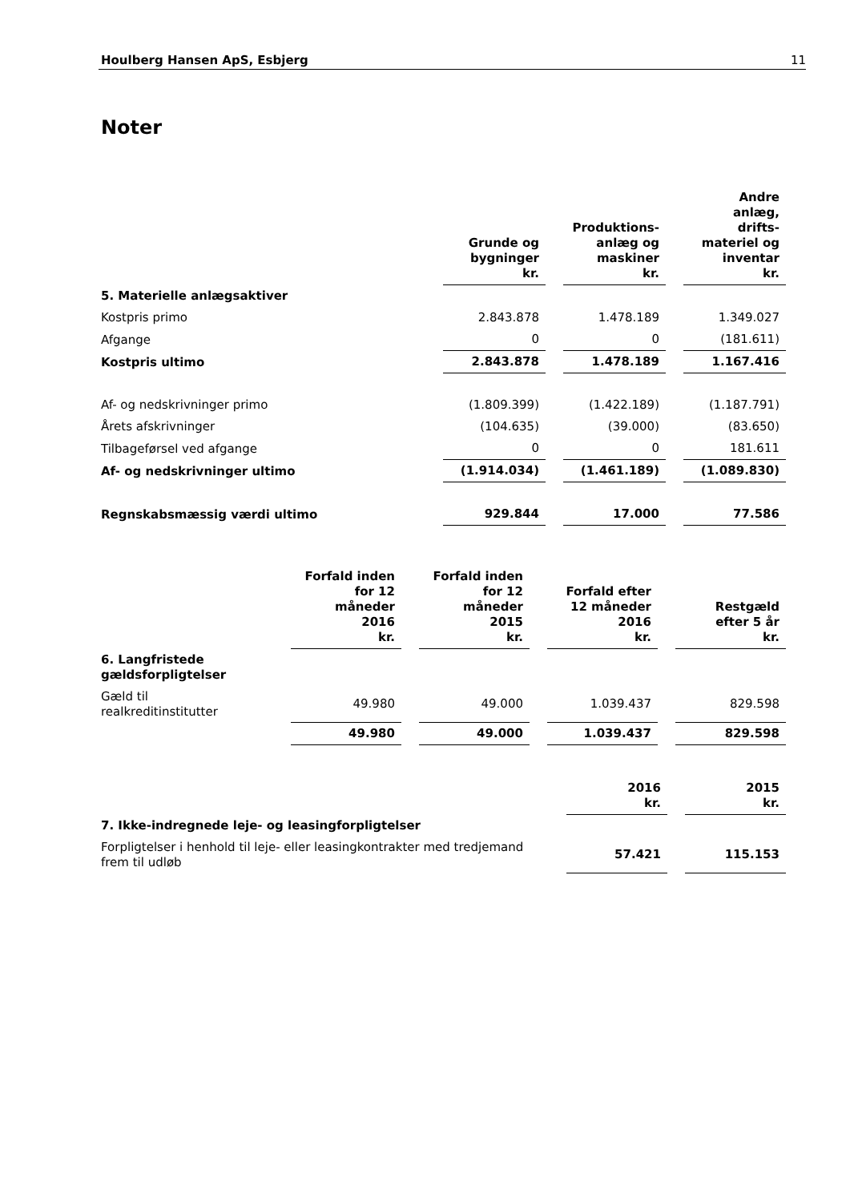Houlberg Hansen ApS, Esbjerg 11
Noter
| | Grunde og bygninger kr. | | Produktions- anlæg og maskiner kr. | | Andre anlæg, drifts- materiel og inventar kr. |
| 5. Materielle anlægsaktiver | | | | | |
| Kostpris primo | 2.843.878 | | 1.478.189 | | 1.349.027 |
| Afgange | 0 | | 0 | | (181.611) |
| Kostpris ultimo | 2.843.878 | | 1.478.189 | | 1.167.416 |
| Af- og nedskrivninger primo | (1.809.399) | | (1.422.189) | | (1.187.791) |
| Årets afskrivninger | (104.635) | | (39.000) | | (83.650) |
| Tilbageførsel ved afgange | 0 | | 0 | | 181.611 |
| Af- og nedskrivninger ultimo | (1.914.034) | | (1.461.189) | | (1.089.830) |
| Regnskabsmæssig værdi ultimo | 929.844 | | 17.000 | | 77.586 |
| | Forfald inden for 12 måneder 2016 kr. | | Forfald inden for 12 måneder 2015 kr. | | Forfald efter 12 måneder 2016 kr. | | Restgæld efter 5 år kr. |
| 6. Langfristede gældsforpligtelser | | | | | | | |
| Gæld til realkreditinstitutter | 49.980 | | 49.000 | | 1.039.437 | | 829.598 |
| | 49.980 | | 49.000 | | 1.039.437 | | 829.598 |
| | 2016 kr. | | 2015 kr. |
| 7. Ikke-indregnede leje- og leasingforpligtelser | | | |
| Forpligtelser i henhold til leje- eller leasingkontrakter med tredjemand frem til udløb | 57.421 | | 115.153 |